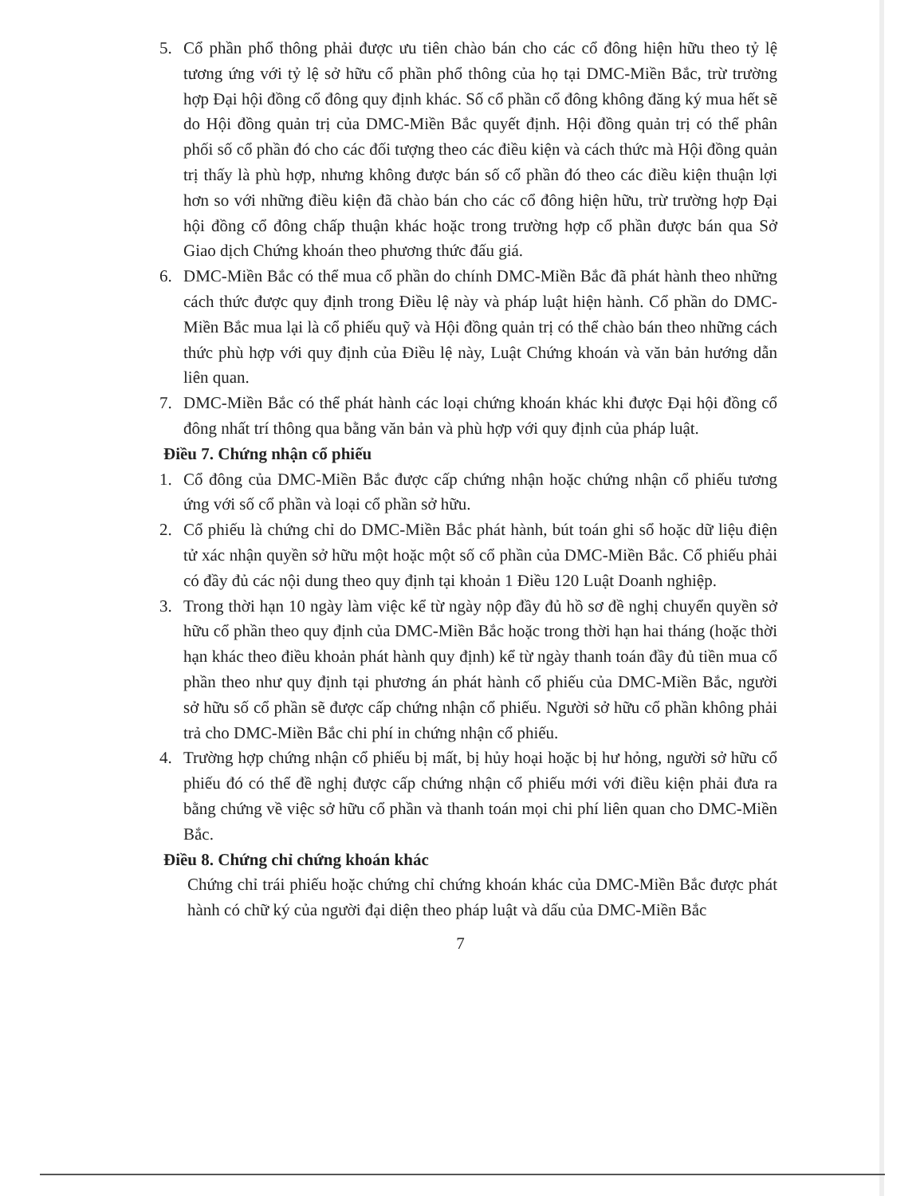5. Cổ phần phổ thông phải được ưu tiên chào bán cho các cổ đông hiện hữu theo tỷ lệ tương ứng với tỷ lệ sở hữu cổ phần phổ thông của họ tại DMC-Miền Bắc, trừ trường hợp Đại hội đồng cổ đông quy định khác. Số cổ phần cổ đông không đăng ký mua hết sẽ do Hội đồng quản trị của DMC-Miền Bắc quyết định. Hội đồng quản trị có thể phân phối số cổ phần đó cho các đối tượng theo các điều kiện và cách thức mà Hội đồng quản trị thấy là phù hợp, nhưng không được bán số cổ phần đó theo các điều kiện thuận lợi hơn so với những điều kiện đã chào bán cho các cổ đông hiện hữu, trừ trường hợp Đại hội đồng cổ đông chấp thuận khác hoặc trong trường hợp cổ phần được bán qua Sở Giao dịch Chứng khoán theo phương thức đấu giá.
6. DMC-Miền Bắc có thể mua cổ phần do chính DMC-Miền Bắc đã phát hành theo những cách thức được quy định trong Điều lệ này và pháp luật hiện hành. Cổ phần do DMC-Miền Bắc mua lại là cổ phiếu quỹ và Hội đồng quản trị có thể chào bán theo những cách thức phù hợp với quy định của Điều lệ này, Luật Chứng khoán và văn bản hướng dẫn liên quan.
7. DMC-Miền Bắc có thể phát hành các loại chứng khoán khác khi được Đại hội đồng cổ đông nhất trí thông qua bằng văn bản và phù hợp với quy định của pháp luật.
Điều 7. Chứng nhận cổ phiếu
1. Cổ đông của DMC-Miền Bắc được cấp chứng nhận hoặc chứng nhận cổ phiếu tương ứng với số cổ phần và loại cổ phần sở hữu.
2. Cổ phiếu là chứng chỉ do DMC-Miền Bắc phát hành, bút toán ghi sổ hoặc dữ liệu điện tử xác nhận quyền sở hữu một hoặc một số cổ phần của DMC-Miền Bắc. Cổ phiếu phải có đầy đủ các nội dung theo quy định tại khoản 1 Điều 120 Luật Doanh nghiệp.
3. Trong thời hạn 10 ngày làm việc kể từ ngày nộp đầy đủ hồ sơ đề nghị chuyển quyền sở hữu cổ phần theo quy định của DMC-Miền Bắc hoặc trong thời hạn hai tháng (hoặc thời hạn khác theo điều khoản phát hành quy định) kể từ ngày thanh toán đầy đủ tiền mua cổ phần theo như quy định tại phương án phát hành cổ phiếu của DMC-Miền Bắc, người sở hữu số cổ phần sẽ được cấp chứng nhận cổ phiếu. Người sở hữu cổ phần không phải trả cho DMC-Miền Bắc chi phí in chứng nhận cổ phiếu.
4. Trường hợp chứng nhận cổ phiếu bị mất, bị hủy hoại hoặc bị hư hỏng, người sở hữu cổ phiếu đó có thể đề nghị được cấp chứng nhận cổ phiếu mới với điều kiện phải đưa ra bằng chứng về việc sở hữu cổ phần và thanh toán mọi chi phí liên quan cho DMC-Miền Bắc.
Điều 8. Chứng chỉ chứng khoán khác
Chứng chỉ trái phiếu hoặc chứng chỉ chứng khoán khác của DMC-Miền Bắc được phát hành có chữ ký của người đại diện theo pháp luật và dấu của DMC-Miền Bắc
7